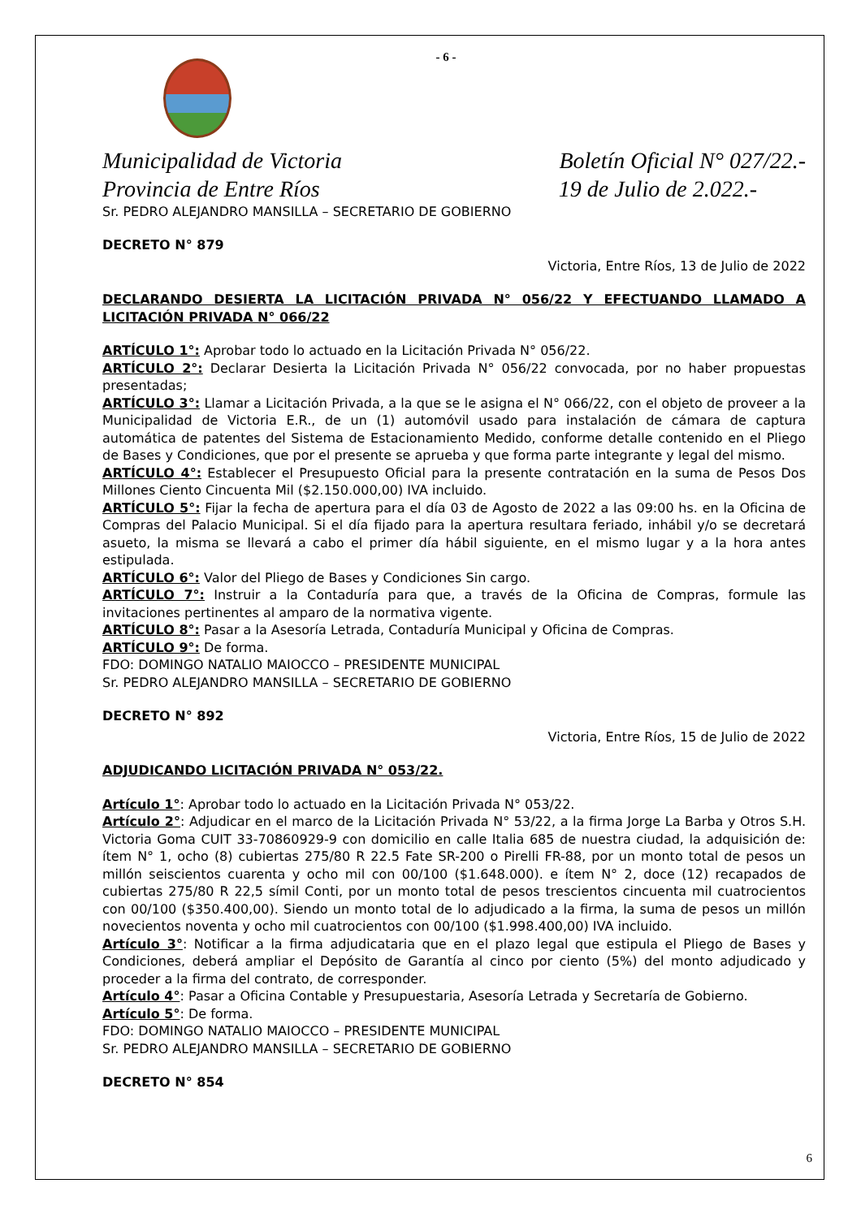- 6 -
Municipalidad de Victoria Boletín Oficial N° 027/22.-
Provincia de Entre Ríos 19 de Julio de 2.022.-
Sr. PEDRO ALEJANDRO MANSILLA – SECRETARIO DE GOBIERNO
DECRETO N° 879
Victoria, Entre Ríos, 13 de Julio de 2022
DECLARANDO DESIERTA LA LICITACIÓN PRIVADA N° 056/22 Y EFECTUANDO LLAMADO A LICITACIÓN PRIVADA N° 066/22
ARTÍCULO 1°: Aprobar todo lo actuado en la Licitación Privada N° 056/22.
ARTÍCULO 2°: Declarar Desierta la Licitación Privada N° 056/22 convocada, por no haber propuestas presentadas;
ARTÍCULO 3°: Llamar a Licitación Privada, a la que se le asigna el N° 066/22, con el objeto de proveer a la Municipalidad de Victoria E.R., de un (1) automóvil usado para instalación de cámara de captura automática de patentes del Sistema de Estacionamiento Medido, conforme detalle contenido en el Pliego de Bases y Condiciones, que por el presente se aprueba y que forma parte integrante y legal del mismo.
ARTÍCULO 4°: Establecer el Presupuesto Oficial para la presente contratación en la suma de Pesos Dos Millones Ciento Cincuenta Mil ($2.150.000,00) IVA incluido.
ARTÍCULO 5°: Fijar la fecha de apertura para el día 03 de Agosto de 2022 a las 09:00 hs. en la Oficina de Compras del Palacio Municipal. Si el día fijado para la apertura resultara feriado, inhábil y/o se decretará asueto, la misma se llevará a cabo el primer día hábil siguiente, en el mismo lugar y a la hora antes estipulada.
ARTÍCULO 6°: Valor del Pliego de Bases y Condiciones Sin cargo.
ARTÍCULO 7°: Instruir a la Contaduría para que, a través de la Oficina de Compras, formule las invitaciones pertinentes al amparo de la normativa vigente.
ARTÍCULO 8°: Pasar a la Asesoría Letrada, Contaduría Municipal y Oficina de Compras.
ARTÍCULO 9°: De forma.
FDO: DOMINGO NATALIO MAIOCCO – PRESIDENTE MUNICIPAL
Sr. PEDRO ALEJANDRO MANSILLA – SECRETARIO DE GOBIERNO
DECRETO N° 892
Victoria, Entre Ríos, 15 de Julio de 2022
ADJUDICANDO LICITACIÓN PRIVADA N° 053/22.
Artículo 1°: Aprobar todo lo actuado en la Licitación Privada N° 053/22.
Artículo 2°: Adjudicar en el marco de la Licitación Privada N° 53/22, a la firma Jorge La Barba y Otros S.H. Victoria Goma CUIT 33-70860929-9 con domicilio en calle Italia 685 de nuestra ciudad, la adquisición de: ítem N° 1, ocho (8) cubiertas 275/80 R 22.5 Fate SR-200 o Pirelli FR-88, por un monto total de pesos un millón seiscientos cuarenta y ocho mil con 00/100 ($1.648.000). e ítem N° 2, doce (12) recapados de cubiertas 275/80 R 22,5 símil Conti, por un monto total de pesos trescientos cincuenta mil cuatrocientos con 00/100 ($350.400,00). Siendo un monto total de lo adjudicado a la firma, la suma de pesos un millón novecientos noventa y ocho mil cuatrocientos con 00/100 ($1.998.400,00) IVA incluido.
Artículo 3°: Notificar a la firma adjudicataria que en el plazo legal que estipula el Pliego de Bases y Condiciones, deberá ampliar el Depósito de Garantía al cinco por ciento (5%) del monto adjudicado y proceder a la firma del contrato, de corresponder.
Artículo 4°: Pasar a Oficina Contable y Presupuestaria, Asesoría Letrada y Secretaría de Gobierno.
Artículo 5°: De forma.
FDO: DOMINGO NATALIO MAIOCCO – PRESIDENTE MUNICIPAL
Sr. PEDRO ALEJANDRO MANSILLA – SECRETARIO DE GOBIERNO
DECRETO N° 854
6